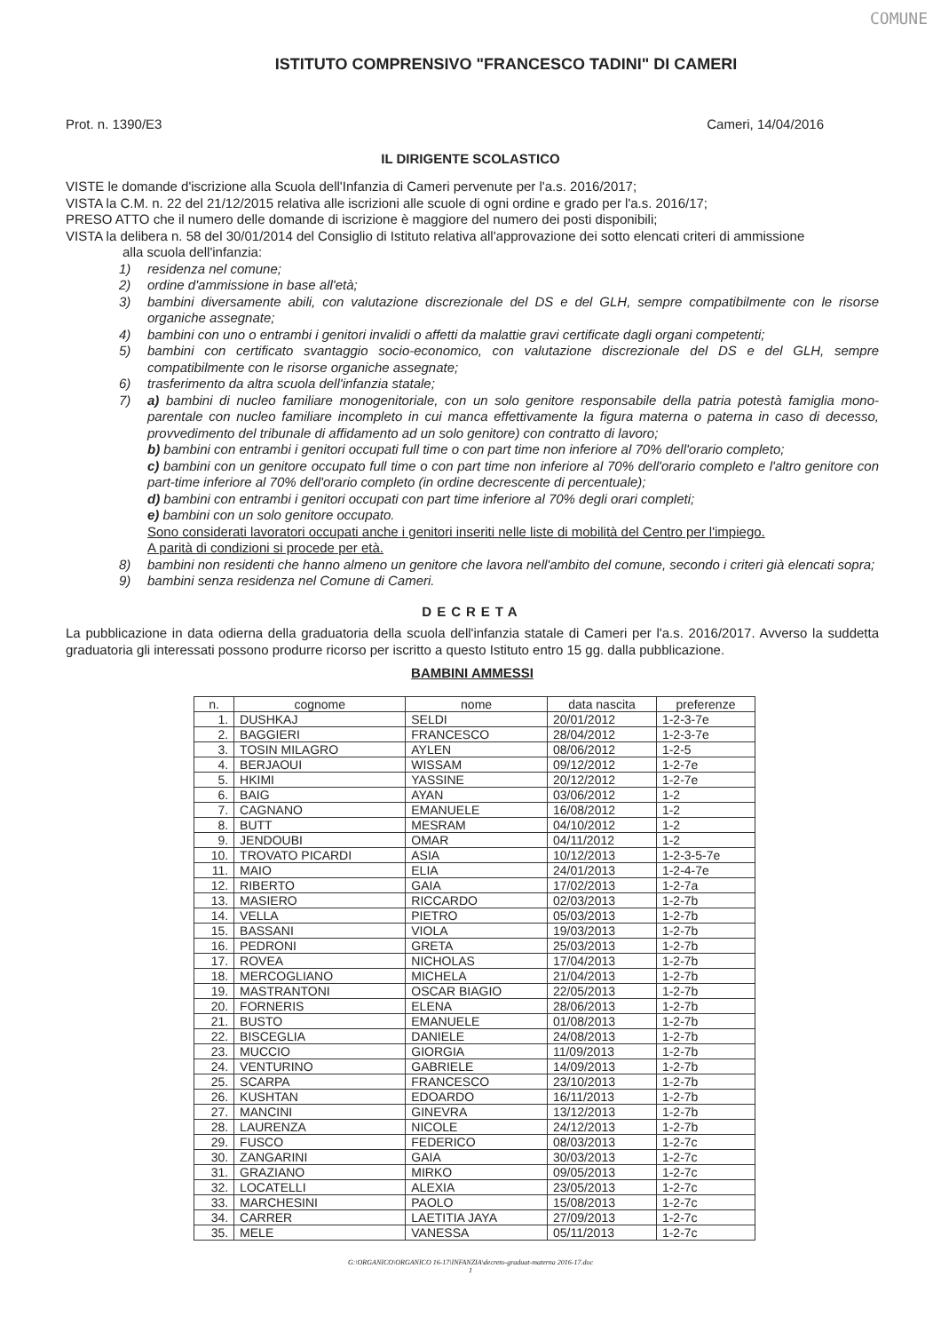COMUNE
ISTITUTO COMPRENSIVO "FRANCESCO TADINI" DI CAMERI
Prot. n. 1390/E3 Cameri, 14/04/2016
IL DIRIGENTE SCOLASTICO
VISTE le domande d'iscrizione alla Scuola dell'Infanzia di Cameri pervenute per l'a.s. 2016/2017;
VISTA la C.M. n. 22 del 21/12/2015 relativa alle iscrizioni alle scuole di ogni ordine e grado per l'a.s. 2016/17;
PRESO ATTO che il numero delle domande di iscrizione è maggiore del numero dei posti disponibili;
VISTA la delibera n. 58 del 30/01/2014 del Consiglio di Istituto relativa all'approvazione dei sotto elencati criteri di ammissione
alla scuola dell'infanzia:
1) residenza nel comune;
2) ordine d'ammissione in base all'età;
3) bambini diversamente abili, con valutazione discrezionale del DS e del GLH, sempre compatibilmente con le risorse organiche assegnate;
4) bambini con uno o entrambi i genitori invalidi o affetti da malattie gravi certificate dagli organi competenti;
5) bambini con certificato svantaggio socio-economico, con valutazione discrezionale del DS e del GLH, sempre compatibilmente con le risorse organiche assegnate;
6) trasferimento da altra scuola dell'infanzia statale;
7) a) bambini di nucleo familiare monogenitoriale, con un solo genitore responsabile della patria potestà famiglia mono-parentale con nucleo familiare incompleto in cui manca effettivamente la figura materna o paterna in caso di decesso, provvedimento del tribunale di affidamento ad un solo genitore) con contratto di lavoro;
b) bambini con entrambi i genitori occupati full time o con part time non inferiore al 70% dell'orario completo;
c) bambini con un genitore occupato full time o con part time non inferiore al 70% dell'orario completo e l'altro genitore con part-time inferiore al 70% dell'orario completo (in ordine decrescente di percentuale);
d) bambini con entrambi i genitori occupati con part time inferiore al 70% degli orari completi;
e) bambini con un solo genitore occupato.
Sono considerati lavoratori occupati anche i genitori inseriti nelle liste di mobilità del Centro per l'impiego.
A parità di condizioni si procede per età.
8) bambini non residenti che hanno almeno un genitore che lavora nell'ambito del comune, secondo i criteri già elencati sopra;
9) bambini senza residenza nel Comune di Cameri.
DECRETA
La pubblicazione in data odierna della graduatoria della scuola dell'infanzia statale di Cameri per l'a.s. 2016/2017. Avverso la suddetta graduatoria gli interessati possono produrre ricorso per iscritto a questo Istituto entro 15 gg. dalla pubblicazione.
BAMBINI AMMESSI
| n. | cognome | nome | data nascita | preferenze |
| --- | --- | --- | --- | --- |
| 1. | DUSHKAJ | SELDI | 20/01/2012 | 1-2-3-7e |
| 2. | BAGGIERI | FRANCESCO | 28/04/2012 | 1-2-3-7e |
| 3. | TOSIN MILAGRO | AYLEN | 08/06/2012 | 1-2-5 |
| 4. | BERJAOUI | WISSAM | 09/12/2012 | 1-2-7e |
| 5. | HKIMI | YASSINE | 20/12/2012 | 1-2-7e |
| 6. | BAIG | AYAN | 03/06/2012 | 1-2 |
| 7. | CAGNANO | EMANUELE | 16/08/2012 | 1-2 |
| 8. | BUTT | MESRAM | 04/10/2012 | 1-2 |
| 9. | JENDOUBI | OMAR | 04/11/2012 | 1-2 |
| 10. | TROVATO PICARDI | ASIA | 10/12/2013 | 1-2-3-5-7e |
| 11. | MAIO | ELIA | 24/01/2013 | 1-2-4-7e |
| 12. | RIBERTO | GAIA | 17/02/2013 | 1-2-7a |
| 13. | MASIERO | RICCARDO | 02/03/2013 | 1-2-7b |
| 14. | VELLA | PIETRO | 05/03/2013 | 1-2-7b |
| 15. | BASSANI | VIOLA | 19/03/2013 | 1-2-7b |
| 16. | PEDRONI | GRETA | 25/03/2013 | 1-2-7b |
| 17. | ROVEA | NICHOLAS | 17/04/2013 | 1-2-7b |
| 18. | MERCOGLIANO | MICHELA | 21/04/2013 | 1-2-7b |
| 19. | MASTRANTONI | OSCAR BIAGIO | 22/05/2013 | 1-2-7b |
| 20. | FORNERIS | ELENA | 28/06/2013 | 1-2-7b |
| 21. | BUSTO | EMANUELE | 01/08/2013 | 1-2-7b |
| 22. | BISCEGLIA | DANIELE | 24/08/2013 | 1-2-7b |
| 23. | MUCCIO | GIORGIA | 11/09/2013 | 1-2-7b |
| 24. | VENTURINO | GABRIELE | 14/09/2013 | 1-2-7b |
| 25. | SCARPA | FRANCESCO | 23/10/2013 | 1-2-7b |
| 26. | KUSHTAN | EDOARDO | 16/11/2013 | 1-2-7b |
| 27. | MANCINI | GINEVRA | 13/12/2013 | 1-2-7b |
| 28. | LAURENZA | NICOLE | 24/12/2013 | 1-2-7b |
| 29. | FUSCO | FEDERICO | 08/03/2013 | 1-2-7c |
| 30. | ZANGARINI | GAIA | 30/03/2013 | 1-2-7c |
| 31. | GRAZIANO | MIRKO | 09/05/2013 | 1-2-7c |
| 32. | LOCATELLI | ALEXIA | 23/05/2013 | 1-2-7c |
| 33. | MARCHESINI | PAOLO | 15/08/2013 | 1-2-7c |
| 34. | CARRER | LAETITIA JAYA | 27/09/2013 | 1-2-7c |
| 35. | MELE | VANESSA | 05/11/2013 | 1-2-7c |
G:\ORGANICO\ORGANICO 16-17\INFANZIA\decreto-graduat-materna 2016-17.doc
1